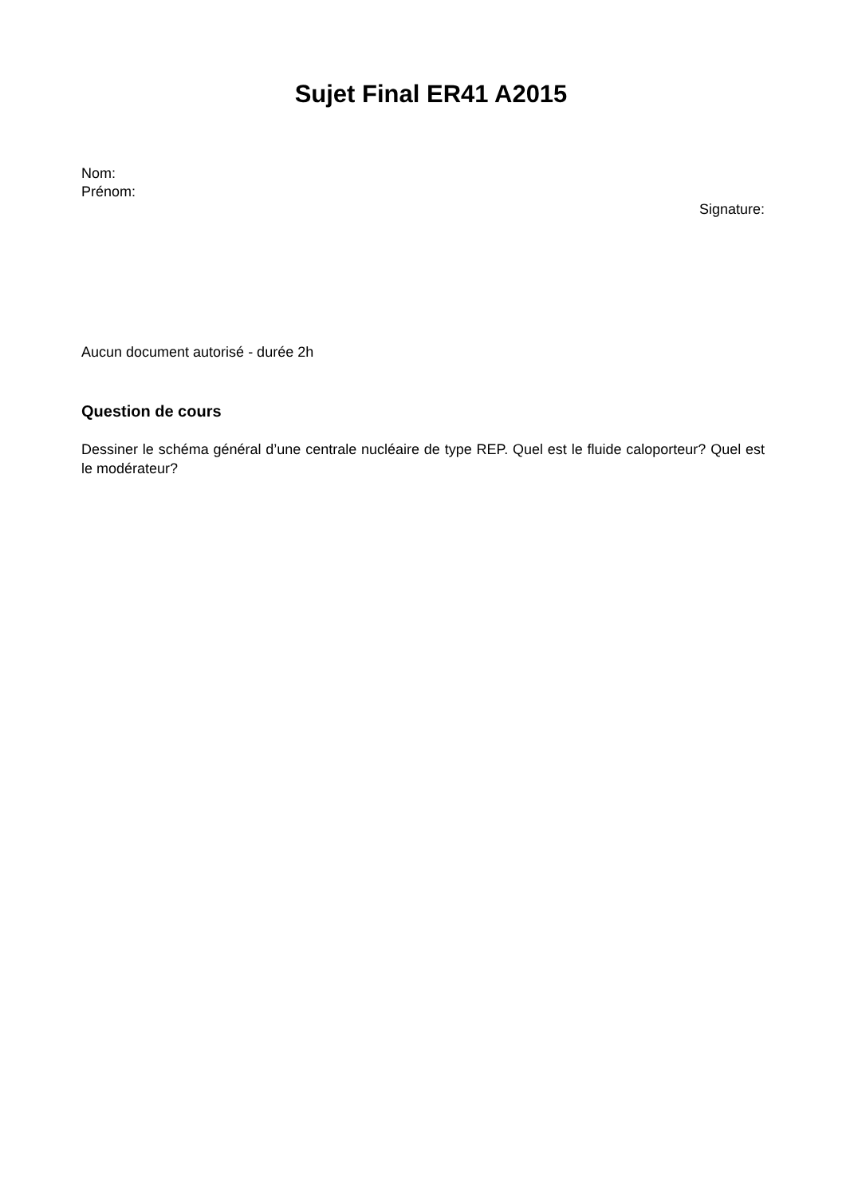Sujet Final ER41 A2015
Nom:
Prénom:
Signature:
Aucun document autorisé - durée 2h
Question de cours
Dessiner le schéma général d’une centrale nucléaire de type REP. Quel est le fluide caloporteur? Quel est le modérateur?